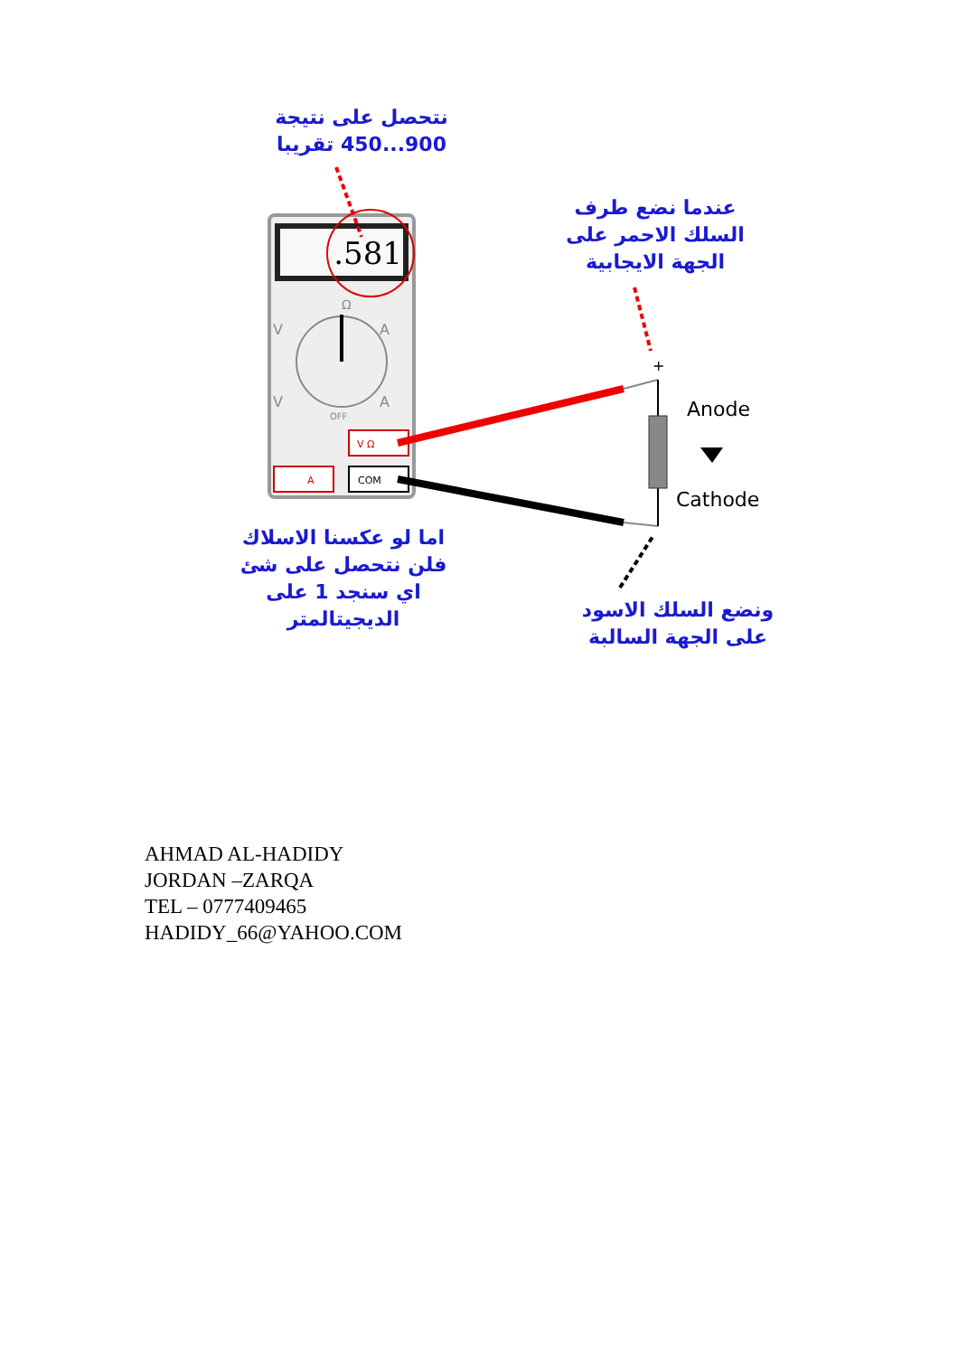نتحصل على نتيجة
900...450 تقريبا
عندما نضع طرف
السلك الاحمر على
الجهة الايجابية
.581
Ω
V
A
V
A
OFF
V Ω
A
COM
+
Anode
Cathode
اما لو عكسنا الاسلاك
فلن نتحصل على شئ
اي سنجد 1 على
الديجيتالمتر
ونضع السلك الاسود
على الجهة السالبة
AHMAD AL-HADIDY
JORDAN –ZARQA
TEL – 0777409465
HADIDY_66@YAHOO.COM